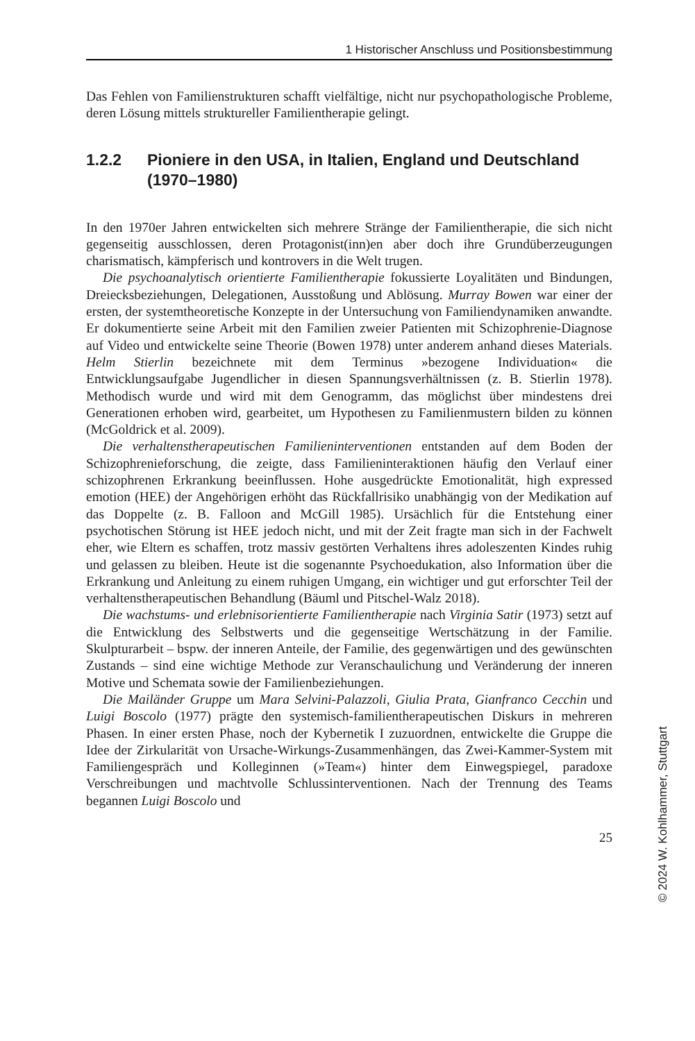1 Historischer Anschluss und Positionsbestimmung
Das Fehlen von Familienstrukturen schafft vielfältige, nicht nur psychopathologische Probleme, deren Lösung mittels struktureller Familientherapie gelingt.
1.2.2 Pioniere in den USA, in Italien, England und Deutschland (1970–1980)
In den 1970er Jahren entwickelten sich mehrere Stränge der Familientherapie, die sich nicht gegenseitig ausschlossen, deren Protagonist(inn)en aber doch ihre Grundüberzeugungen charismatisch, kämpferisch und kontrovers in die Welt trugen.
Die psychoanalytisch orientierte Familientherapie fokussierte Loyalitäten und Bindungen, Dreiecksbeziehungen, Delegationen, Ausstoßung und Ablösung. Murray Bowen war einer der ersten, der systemtheoretische Konzepte in der Untersuchung von Familiendynamiken anwandte. Er dokumentierte seine Arbeit mit den Familien zweier Patienten mit Schizophrenie-Diagnose auf Video und entwickelte seine Theorie (Bowen 1978) unter anderem anhand dieses Materials. Helm Stierlin bezeichnete mit dem Terminus »bezogene Individuation« die Entwicklungsaufgabe Jugendlicher in diesen Spannungsverhältnissen (z. B. Stierlin 1978). Methodisch wurde und wird mit dem Genogramm, das möglichst über mindestens drei Generationen erhoben wird, gearbeitet, um Hypothesen zu Familienmustern bilden zu können (McGoldrick et al. 2009).
Die verhaltenstherapeutischen Familieninterventionen entstanden auf dem Boden der Schizophrenieforschung, die zeigte, dass Familieninteraktionen häufig den Verlauf einer schizophrenen Erkrankung beeinflussen. Hohe ausgedrückte Emotionalität, high expressed emotion (HEE) der Angehörigen erhöht das Rückfallrisiko unabhängig von der Medikation auf das Doppelte (z. B. Falloon and McGill 1985). Ursächlich für die Entstehung einer psychotischen Störung ist HEE jedoch nicht, und mit der Zeit fragte man sich in der Fachwelt eher, wie Eltern es schaffen, trotz massiv gestörten Verhaltens ihres adoleszenten Kindes ruhig und gelassen zu bleiben. Heute ist die sogenannte Psychoedukation, also Information über die Erkrankung und Anleitung zu einem ruhigen Umgang, ein wichtiger und gut erforschter Teil der verhaltenstherapeutischen Behandlung (Bäuml und Pitschel-Walz 2018).
Die wachstums- und erlebnisorientierte Familientherapie nach Virginia Satir (1973) setzt auf die Entwicklung des Selbstwerts und die gegenseitige Wertschätzung in der Familie. Skulpturarbeit – bspw. der inneren Anteile, der Familie, des gegenwärtigen und des gewünschten Zustands – sind eine wichtige Methode zur Veranschaulichung und Veränderung der inneren Motive und Schemata sowie der Familienbeziehungen.
Die Mailänder Gruppe um Mara Selvini-Palazzoli, Giulia Prata, Gianfranco Cecchin und Luigi Boscolo (1977) prägte den systemisch-familientherapeutischen Diskurs in mehreren Phasen. In einer ersten Phase, noch der Kybernetik I zuzuordnen, entwickelte die Gruppe die Idee der Zirkularität von Ursache-Wirkungs-Zusammenhängen, das Zwei-Kammer-System mit Familiengespräch und Kolleginnen (»Team«) hinter dem Einwegspiegel, paradoxe Verschreibungen und machtvolle Schlussinterventionen. Nach der Trennung des Teams begannen Luigi Boscolo und
25
© 2024 W. Kohlhammer, Stuttgart